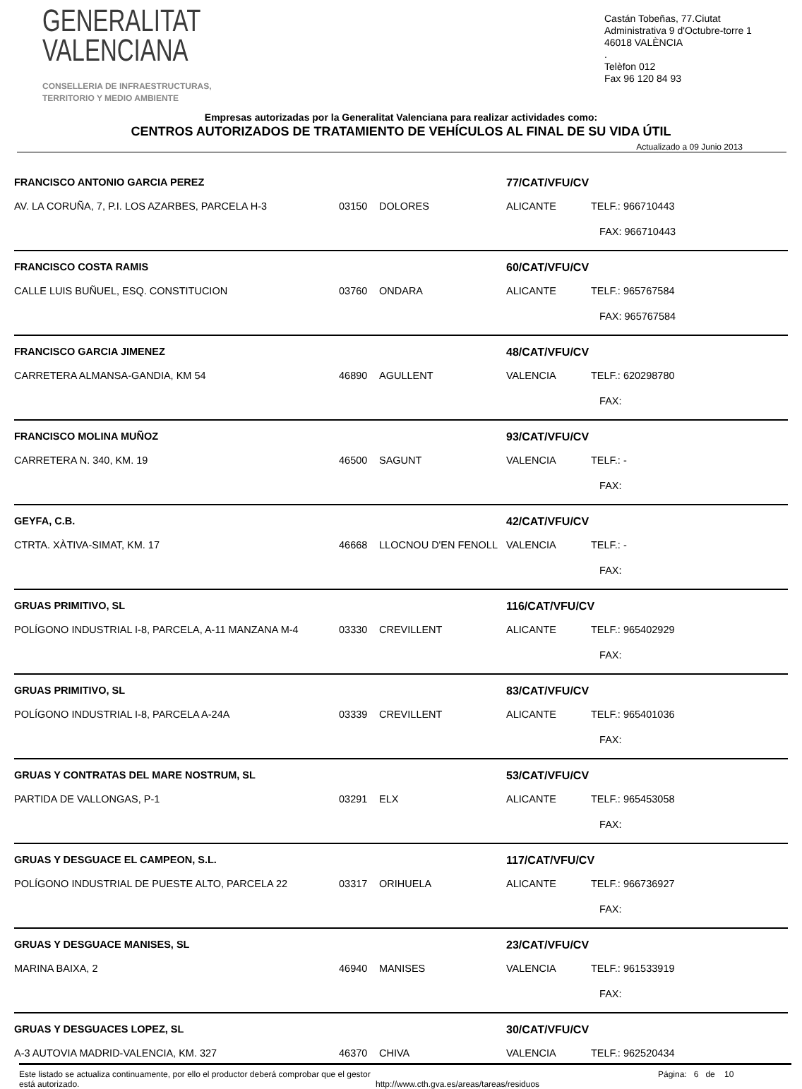GENERALITAT
VALENCIANA
CONSELLERIA DE INFRAESTRUCTURAS,
TERRITORIO Y MEDIO AMBIENTE
Castán Tobeñas, 77.Ciutat Administrativa 9 d'Octubre-torre 1
46018 VALÈNCIA
.
Telèfon 012
Fax 96 120 84 93
Empresas autorizadas por la Generalitat Valenciana para realizar actividades como:
CENTROS AUTORIZADOS DE TRATAMIENTO DE VEHÍCULOS AL FINAL DE SU VIDA ÚTIL
Actualizado a 09 Junio 2013
| FRANCISCO ANTONIO GARCIA PEREZ | | | 77/CAT/VFU/CV | |
| AV. LA CORUÑA, 7, P.I. LOS AZARBES, PARCELA H-3 | 03150 | DOLORES | ALICANTE | TELF.: 966710443 |
| | | | | FAX: 966710443 |
| FRANCISCO COSTA RAMIS | | | 60/CAT/VFU/CV | |
| CALLE LUIS BUÑUEL, ESQ. CONSTITUCION | 03760 | ONDARA | ALICANTE | TELF.: 965767584 |
| | | | | FAX: 965767584 |
| FRANCISCO GARCIA JIMENEZ | | | 48/CAT/VFU/CV | |
| CARRETERA ALMANSA-GANDIA, KM 54 | 46890 | AGULLENT | VALENCIA | TELF.: 620298780 |
| | | | | FAX: |
| FRANCISCO MOLINA MUÑOZ | | | 93/CAT/VFU/CV | |
| CARRETERA N. 340, KM. 19 | 46500 | SAGUNT | VALENCIA | TELF.: - |
| | | | | FAX: |
| GEYFA, C.B. | | | 42/CAT/VFU/CV | |
| CTRTA. XÀTIVA-SIMAT, KM. 17 | 46668 | LLOCNOU D'EN FENOLL | VALENCIA | TELF.: - |
| | | | | FAX: |
| GRUAS PRIMITIVO, SL | | | 116/CAT/VFU/CV | |
| POLÍGONO INDUSTRIAL I-8, PARCELA, A-11 MANZANA M-4 | 03330 | CREVILLENT | ALICANTE | TELF.: 965402929 |
| | | | | FAX: |
| GRUAS PRIMITIVO, SL | | | 83/CAT/VFU/CV | |
| POLÍGONO INDUSTRIAL I-8, PARCELA A-24A | 03339 | CREVILLENT | ALICANTE | TELF.: 965401036 |
| | | | | FAX: |
| GRUAS Y CONTRATAS DEL MARE NOSTRUM, SL | | | 53/CAT/VFU/CV | |
| PARTIDA DE VALLONGAS, P-1 | 03291 | ELX | ALICANTE | TELF.: 965453058 |
| | | | | FAX: |
| GRUAS Y DESGUACE EL CAMPEON, S.L. | | | 117/CAT/VFU/CV | |
| POLÍGONO INDUSTRIAL DE PUESTE ALTO, PARCELA 22 | 03317 | ORIHUELA | ALICANTE | TELF.: 966736927 |
| | | | | FAX: |
| GRUAS Y DESGUACE MANISES, SL | | | 23/CAT/VFU/CV | |
| MARINA BAIXA, 2 | 46940 | MANISES | VALENCIA | TELF.: 961533919 |
| | | | | FAX: |
| GRUAS Y DESGUACES LOPEZ, SL | | | 30/CAT/VFU/CV | |
| A-3 AUTOVIA MADRID-VALENCIA, KM. 327 | 46370 | CHIVA | VALENCIA | TELF.: 962520434 |
Este listado se actualiza continuamente, por ello el productor deberá comprobar que el gestor está autorizado.
http://www.cth.gva.es/areas/tareas/residuos
Página: 6 de 10